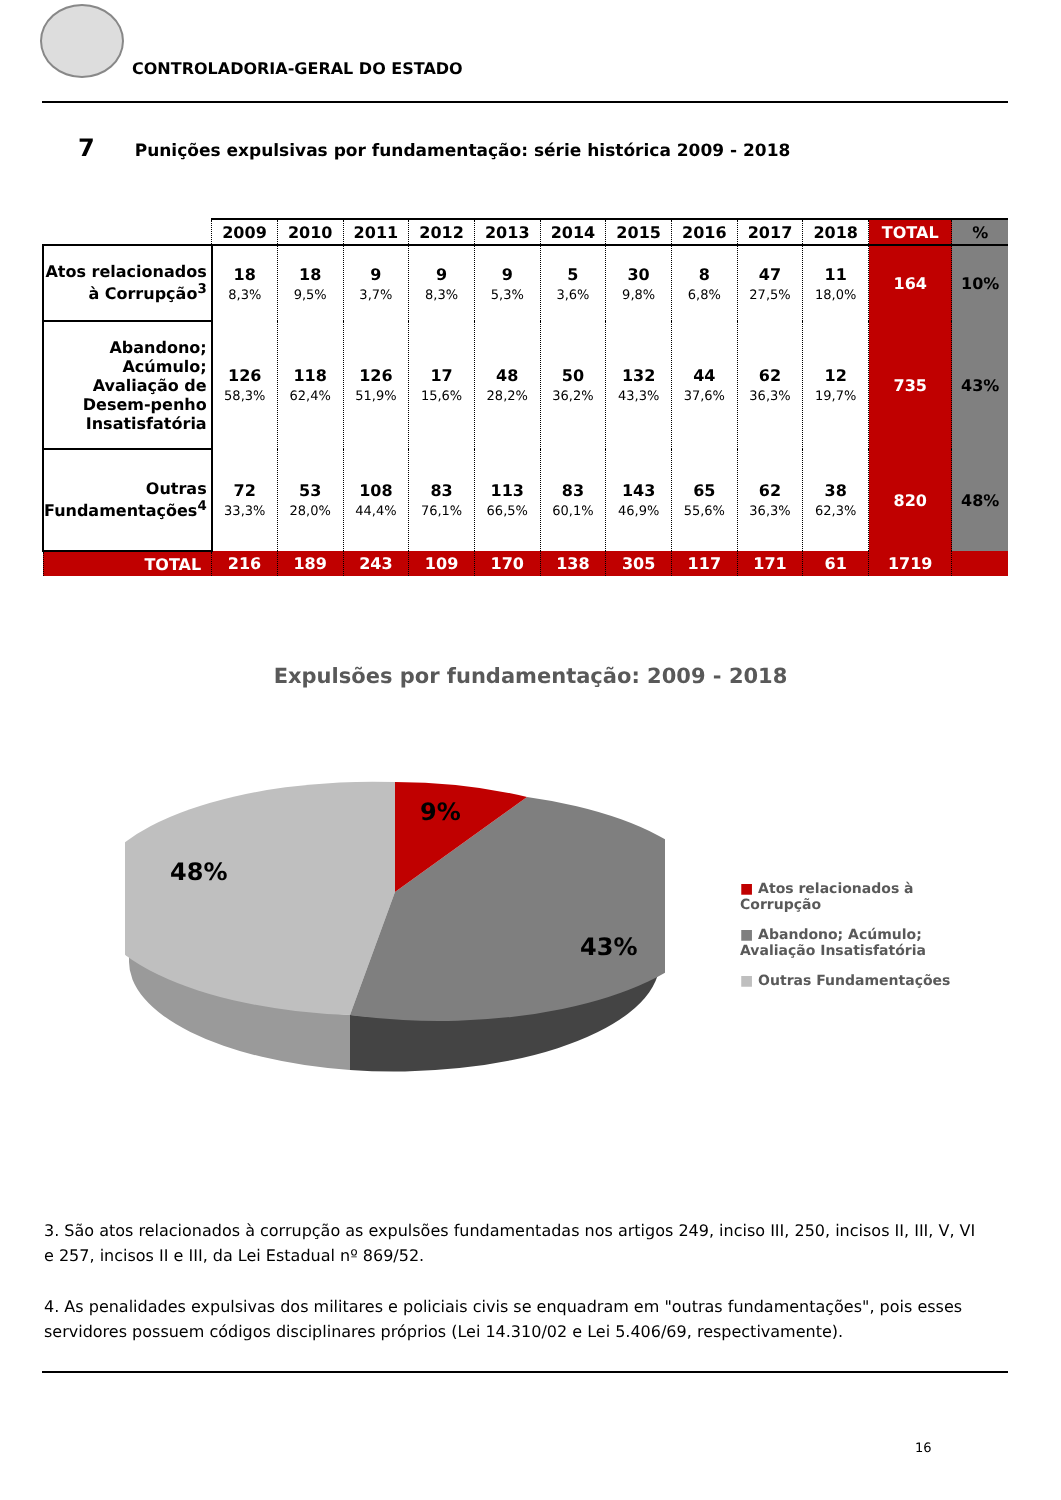CONTROLADORIA-GERAL DO ESTADO
7 Punições expulsivas por fundamentação: série histórica 2009 - 2018
| | 2009 | 2010 | 2011 | 2012 | 2013 | 2014 | 2015 | 2016 | 2017 | 2018 | TOTAL | % |
| --- | --- | --- | --- | --- | --- | --- | --- | --- | --- | --- | --- | --- |
| Atos relacionados à Corrupção<sup>3</sup> | 18 8,3% | 18 9,5% | 9 3,7% | 9 8,3% | 9 5,3% | 5 3,6% | 30 9,8% | 8 6,8% | 47 27,5% | 11 18,0% | 164 | 10% |
| Abandono; Acúmulo; Avaliação de Desem-penho Insatisfatória | 126 58,3% | 118 62,4% | 126 51,9% | 17 15,6% | 48 28,2% | 50 36,2% | 132 43,3% | 44 37,6% | 62 36,3% | 12 19,7% | 735 | 43% |
| Outras Fundamentações<sup>4</sup> | 72 33,3% | 53 28,0% | 108 44,4% | 83 76,1% | 113 66,5% | 83 60,1% | 143 46,9% | 65 55,6% | 62 36,3% | 38 62,3% | 820 | 48% |
| TOTAL | 216 | 189 | 243 | 109 | 170 | 138 | 305 | 117 | 171 | 61 | 1719 | |
Expulsões por fundamentação: 2009 - 2018
9%
48%
43%
■ Atos relacionados à Corrupção
■ Abandono; Acúmulo; Avaliação Insatisfatória
■ Outras Fundamentações
3. São atos relacionados à corrupção as expulsões fundamentadas nos artigos 249, inciso III, 250, incisos II, III, V, VI e 257, incisos II e III, da Lei Estadual nº 869/52.
4. As penalidades expulsivas dos militares e policiais civis se enquadram em "outras fundamentações", pois esses servidores possuem códigos disciplinares próprios (Lei 14.310/02 e Lei 5.406/69, respectivamente).
16